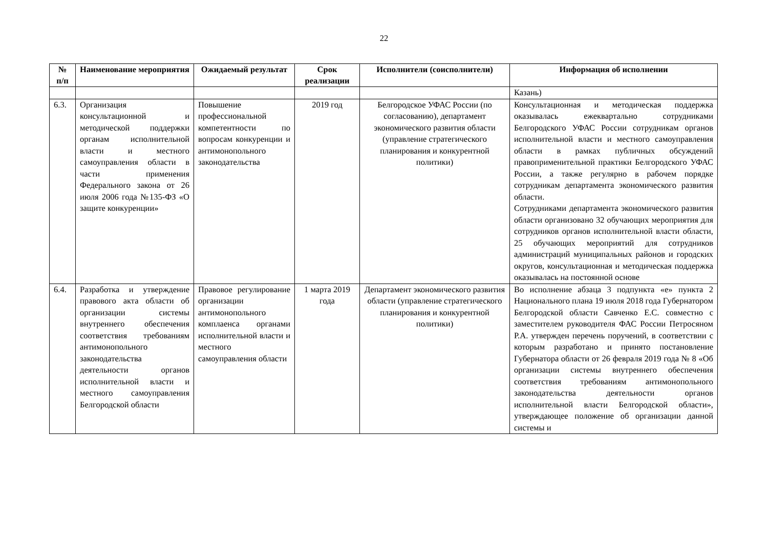22
| № п/п | Наименование мероприятия | Ожидаемый результат | Срок реализации | Исполнители (соисполнители) | Информация об исполнении |
| --- | --- | --- | --- | --- | --- |
| | | | | | Казань) |
| 6.3. | Организация консультационной и методической поддержки органам исполнительной власти и местного самоуправления области в части применения Федерального закона от 26 июля 2006 года №135-ФЗ «О защите конкуренции» | Повышение профессиональной компетентности по вопросам конкуренции и антимонопольного законодательства | 2019 год | Белгородское УФАС России (по согласованию), департамент экономического развития области (управление стратегического планирования и конкурентной политики) | Консультационная и методическая поддержка оказывалась ежеквартально сотрудниками Белгородского УФАС России сотрудникам органов исполнительной власти и местного самоуправления области в рамках публичных обсуждений правоприменительной практики Белгородского УФАС России, а также регулярно в рабочем порядке сотрудникам департамента экономического развития области. Сотрудниками департамента экономического развития области организовано 32 обучающих мероприятия для сотрудников органов исполнительной власти области, 25 обучающих мероприятий для сотрудников администраций муниципальных районов и городских округов, консультационная и методическая поддержка оказывалась на постоянной основе |
| 6.4. | Разработка и утверждение правового акта области об организации системы внутреннего обеспечения соответствия требованиям антимонопольного законодательства деятельности органов исполнительной власти и местного самоуправления Белгородской области | Правовое регулирование организации антимонопольного комплаенса органами исполнительной власти и местного самоуправления области | 1 марта 2019 года | Департамент экономического развития области (управление стратегического планирования и конкурентной политики) | Во исполнение абзаца 3 подпункта «е» пункта 2 Национального плана 19 июля 2018 года Губернатором Белгородской области Савченко Е.С. совместно с заместителем руководителя ФАС России Петросяном Р.А. утвержден перечень поручений, в соответствии с которым разработано и принято постановление Губернатора области от 26 февраля 2019 года № 8 «Об организации системы внутреннего обеспечения соответствия требованиям антимонопольного законодательства деятельности органов исполнительной власти Белгородской области», утверждающее положение об организации данной системы и |